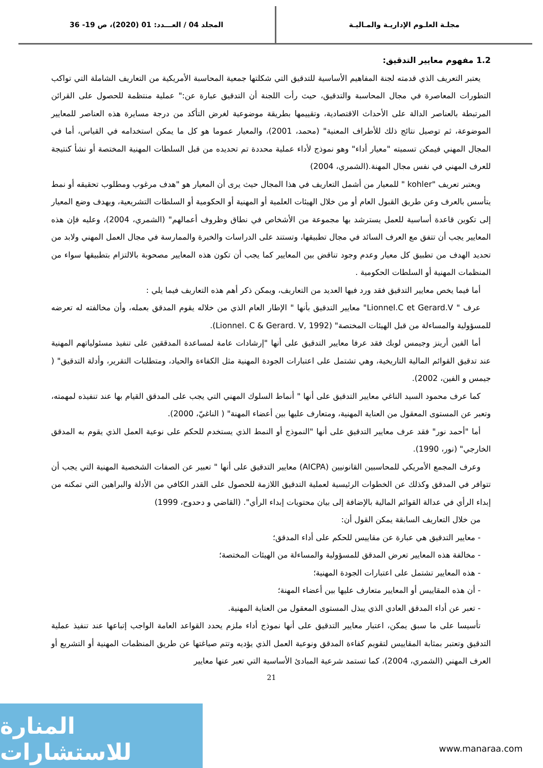مجلـة العلـوم الإداريـة والمـاليـة
المجلد 04 / العـــدد: 01 (2020)، ص 19- 36
1.2 مفهوم معايير التدقيق:
يعتبر التعريف الذي قدمته لجنة المفاهيم الأساسية للتدقيق التي شكلتها جمعية المحاسبة الأمريكية من التعاريف الشاملة التي تواكب التطورات المعاصرة في مجال المحاسبة والتدقيق، حيث رأت اللجنة أن التدقيق عبارة عن:" عملية منتظمة للحصول على القرائن المرتبطة بالعناصر الدالة على الأحداث الاقتصادية، وتقييمها بطريقة موضوعية لغرض التأكد من درجة مسايرة هذه العناصر للمعايير الموضوعة، ثم توصيل نتائج ذلك للأطراف المعنية" (محمد، 2001)، والمعيار عموما هو كل ما يمكن استخدامه في القياس، أما في المجال المهني فيمكن تسميته "معيار أداء" وهو نموذج لأداء عملية محددة تم تحديده من قبل السلطات المهنية المختصة أو نشأ كنتيجة للعرف المهني في نفس مجال المهنة.(الشمري، 2004)
ويعتبر تعريف "kohler " للمعيار من أشمل التعاريف في هذا المجال حيث يرى أن المعيار هو "هدف مرغوب ومطلوب تحقيقه أو نمط يتأسس بالعرف وعن طريق القبول العام أو من خلال الهيئات العلمية أو المهنية أو الحكومية أو السلطات التشريعية، ويهدف وضع المعيار إلى تكوين قاعدة أساسية للعمل يسترشد بها مجموعة من الأشخاص في نطاق وظروف أعمالهم" (الشمري، 2004)، وعليه فإن هذه المعايير يجب أن تتفق مع العرف السائد في مجال تطبيقها، وتستند على الدراسات والخبرة والممارسة في مجال العمل المهني ولابد من تحديد الهدف من تطبيق كل معيار وعدم وجود تناقض بين المعايير كما يجب أن تكون هذه المعايير مصحوبة بالالتزام بتطبيقها سواء من المنظمات المهنية أو السلطات الحكومية .
أما فيما يخص معايير التدقيق فقد ورد فيها العديد من التعاريف، ويمكن ذكر أهم هذه التعاريف فيما يلي :
عرف " Lionnel.C et Gerard.V" معايير التدقيق بأنها " الإطار العام الذي من خلاله يقوم المدقق بعمله، وأن مخالفته له تعرضه للمسؤولية والمساءلة من قبل الهيئات المختصة" (Lionnel. C & Gerard. V, 1992).
أما الفين أرينز وجيمس لوبك فقد عرفا معايير التدقيق على أنها "إرشادات عامة لمساعدة المدققين على تنفيذ مسئولياتهم المهنية عند تدقيق القوائم المالية التاريخية، وهي تشتمل على اعتبارات الجودة المهنية مثل الكفاءة والحياد، ومتطلبات التقرير، وأدلة التدقيق" ( جيمس و الفين، 2002).
كما عرف محمود السيد الناغي معايير التدقيق على أنها " أنماط السلوك المهني التي يجب على المدقق القيام بها عند تنفيذه لمهمته، وتعبر عن المستوى المعقول من العناية المهنية، ومتعارف عليها بين أعضاء المهنة" ( الناغيّ، 2000).
أما "أحمد نور" فقد عرف معايير التدقيق على أنها "النموذج أو النمط الذي يستخدم للحكم على نوعية العمل الذي يقوم به المدقق الخارجي" (نور، 1990).
وعرف المجمع الأمريكي للمحاسبين القانونيين (AICPA) معايير التدقيق على أنها " تعبير عن الصفات الشخصية المهنية التي يجب أن تتوافر في المدقق وكذلك عن الخطوات الرئيسية لعملية التدقيق اللازمة للحصول على القدر الكافي من الأدلة والبراهين التي تمكنه من إبداء الرأي في عدالة القوائم المالية بالإضافة إلى بيان محتويات إبداء الرأي". (القاضي و دحدوح، 1999)
من خلال التعاريف السابقة يمكن القول أن:
- معايير التدقيق هي عبارة عن مقاييس للحكم على أداء المدقق؛
- مخالفة هذه المعايير تعرض المدقق للمسؤولية والمساءلة من الهيئات المختصة؛
- هذه المعايير تشتمل على اعتبارات الجودة المهنية؛
- أن هذه المقاييس أو المعايير متعارف عليها بين أعضاء المهنة؛
- تعبر عن أداء المدقق العادي الذي يبذل المستوى المعقول من العناية المهنية.
تأسيسا على ما سبق يمكن، اعتبار معايير التدقيق على أنها نموذج أداء ملزم يحدد القواعد العامة الواجب إتباعها عند تنفيذ عملية التدقيق وتعتبر بمثابة المقاييس لتقويم كفاءة المدقق ونوعية العمل الذي يؤديه وتتم صياغتها عن طريق المنظمات المهنية أو التشريع أو العرف المهني (الشمري، 2004)، كما تستمد شرعية المبادئ الأساسية التي تعبر عنها معايير
21
المنارة للاستشارات
www.manaraa.com